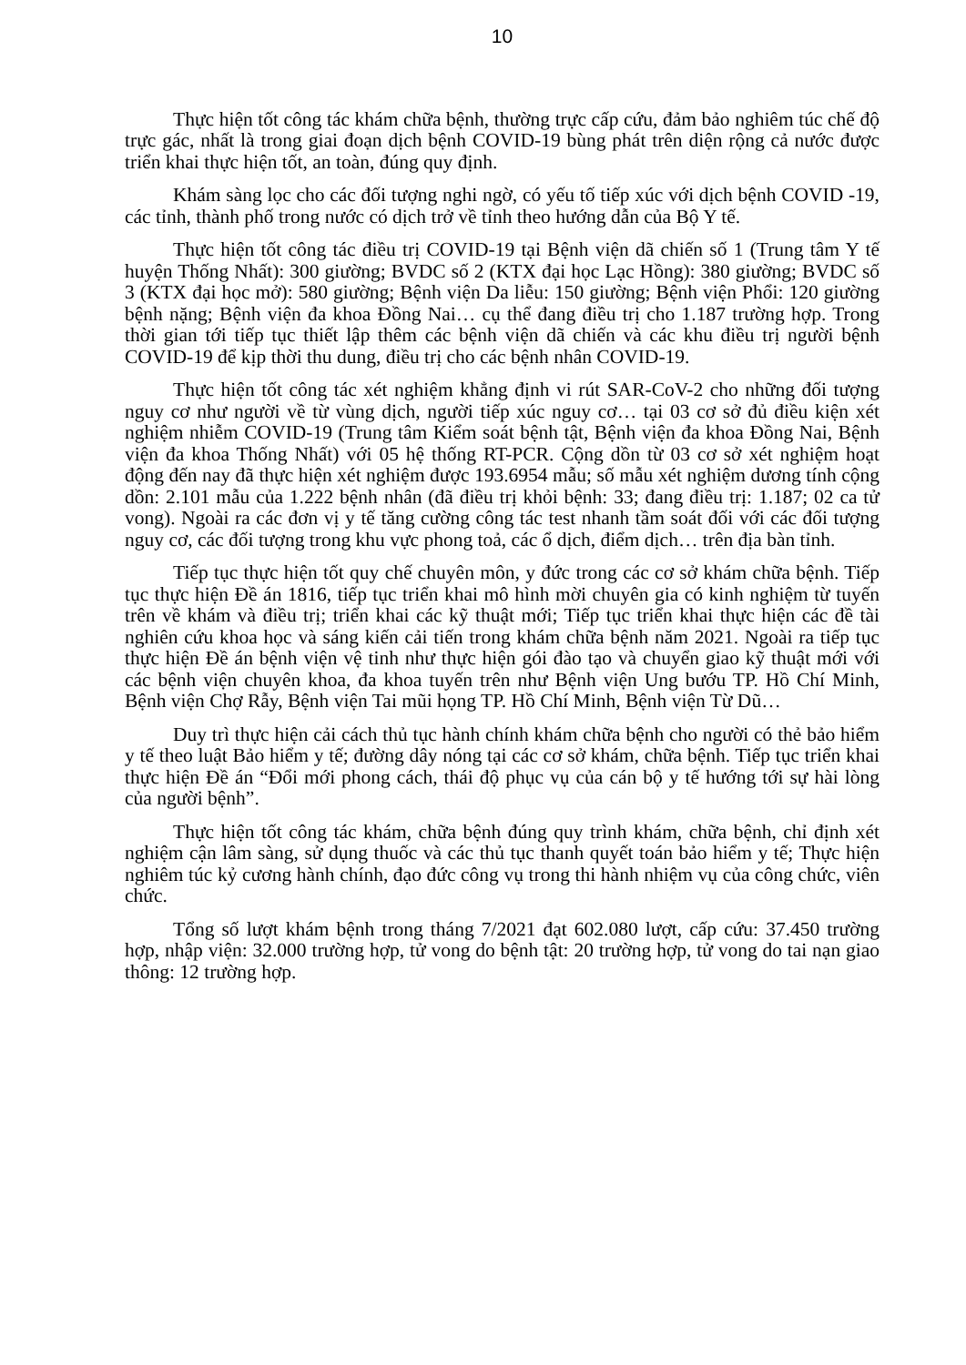10
Thực hiện tốt công tác khám chữa bệnh, thường trực cấp cứu, đảm bảo nghiêm túc chế độ trực gác, nhất là trong giai đoạn dịch bệnh COVID-19 bùng phát trên diện rộng cả nước được triển khai thực hiện tốt, an toàn, đúng quy định.
Khám sàng lọc cho các đối tượng nghi ngờ, có yếu tố tiếp xúc với dịch bệnh COVID -19, các tỉnh, thành phố trong nước có dịch trở về tỉnh theo hướng dẫn của Bộ Y tế.
Thực hiện tốt công tác điều trị COVID-19 tại Bệnh viện dã chiến số 1 (Trung tâm Y tế huyện Thống Nhất): 300 giường; BVDC số 2 (KTX đại học Lạc Hồng): 380 giường; BVDC số 3 (KTX đại học mở): 580 giường; Bệnh viện Da liễu: 150 giường; Bệnh viện Phổi: 120 giường bệnh nặng; Bệnh viện đa khoa Đồng Nai… cụ thể đang điều trị cho 1.187 trường hợp. Trong thời gian tới tiếp tục thiết lập thêm các bệnh viện dã chiến và các khu điều trị người bệnh COVID-19 để kịp thời thu dung, điều trị cho các bệnh nhân COVID-19.
Thực hiện tốt công tác xét nghiệm khẳng định vi rút SAR-CoV-2 cho những đối tượng nguy cơ như người về từ vùng dịch, người tiếp xúc nguy cơ… tại 03 cơ sở đủ điều kiện xét nghiệm nhiễm COVID-19 (Trung tâm Kiểm soát bệnh tật, Bệnh viện đa khoa Đồng Nai, Bệnh viện đa khoa Thống Nhất) với 05 hệ thống RT-PCR. Cộng dồn từ 03 cơ sở xét nghiệm hoạt động đến nay đã thực hiện xét nghiệm được 193.6954 mẫu; số mẫu xét nghiệm dương tính cộng dồn: 2.101 mẫu của 1.222 bệnh nhân (đã điều trị khỏi bệnh: 33; đang điều trị: 1.187; 02 ca tử vong). Ngoài ra các đơn vị y tế tăng cường công tác test nhanh tầm soát đối với các đối tượng nguy cơ, các đối tượng trong khu vực phong toả, các ổ dịch, điểm dịch… trên địa bàn tỉnh.
Tiếp tục thực hiện tốt quy chế chuyên môn, y đức trong các cơ sở khám chữa bệnh. Tiếp tục thực hiện Đề án 1816, tiếp tục triển khai mô hình mời chuyên gia có kinh nghiệm từ tuyến trên về khám và điều trị; triển khai các kỹ thuật mới; Tiếp tục triển khai thực hiện các đề tài nghiên cứu khoa học và sáng kiến cải tiến trong khám chữa bệnh năm 2021. Ngoài ra tiếp tục thực hiện Đề án bệnh viện vệ tinh như thực hiện gói đào tạo và chuyển giao kỹ thuật mới với các bệnh viện chuyên khoa, đa khoa tuyến trên như Bệnh viện Ung bướu TP. Hồ Chí Minh, Bệnh viện Chợ Rẫy, Bệnh viện Tai mũi họng TP. Hồ Chí Minh, Bệnh viện Từ Dũ…
Duy trì thực hiện cải cách thủ tục hành chính khám chữa bệnh cho người có thẻ bảo hiểm y tế theo luật Bảo hiểm y tế; đường dây nóng tại các cơ sở khám, chữa bệnh. Tiếp tục triển khai thực hiện Đề án “Đổi mới phong cách, thái độ phục vụ của cán bộ y tế hướng tới sự hài lòng của người bệnh”.
Thực hiện tốt công tác khám, chữa bệnh đúng quy trình khám, chữa bệnh, chỉ định xét nghiệm cận lâm sàng, sử dụng thuốc và các thủ tục thanh quyết toán bảo hiểm y tế; Thực hiện nghiêm túc kỷ cương hành chính, đạo đức công vụ trong thi hành nhiệm vụ của công chức, viên chức.
Tổng số lượt khám bệnh trong tháng 7/2021 đạt 602.080 lượt, cấp cứu: 37.450 trường hợp, nhập viện: 32.000 trường hợp, tử vong do bệnh tật: 20 trường hợp, tử vong do tai nạn giao thông: 12 trường hợp.